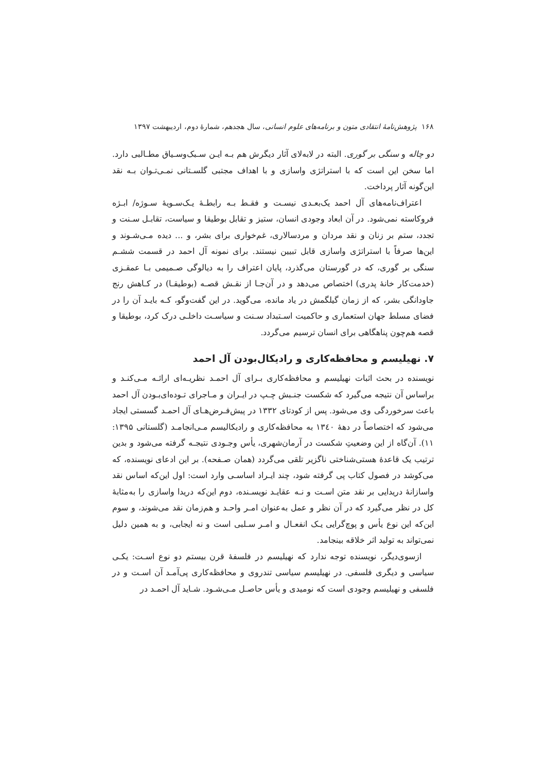۱۶۸ پژوهش‌نامهٔ انتقادی متون و برنامه‌های علوم انسانی، سال هجدهم، شمارهٔ دوم، اردیبهشت ۱۳۹۷
دو چاله و سنگی بر گوری. البته در لابه‌لای آثار دیگرش هم بـه ایـن سـبک‌وسـیاق مطـالبی دارد. اما سخن این است که با استراتژی واسازی و با اهداف مجتبی گلسـتانی نمـی‌تـوان بـه نقد این‌گونه آثار پرداخت.
اعتراف‌نامه‌های آل احمد یک‌بعـدی نیسـت و فقـط بـه رابطـهٔ یـک‌سـویهٔ سـوژه/ ابـژه فروکاسته نمی‌شود. در آن ابعاد وجودی انسان، ستیز و تقابل بوطیقا و سیاست، تقابـل سـنت و تجدد، ستم بر زنان و نقد مردان و مردسالاری، غم‌خواری برای بشر، و ... دیده مـی‌شـوند و این‌ها صرفاً با استراتژی واسازی قابل تبیین نیستند. برای نمونه آل احمد در قسمت ششـم سنگی بر گوری، که در گورستان می‌گذرد، پایان اعتراف را به دیالوگی صـمیمی بـا عمقـزی (خدمت‌کار خانهٔ پدری) اختصاص می‌دهد و در آن‌جـا از نقـش قصـه (بوطیقـا) در کـاهش رنج جاودانگی بشر، که از زمان گیلگمش در یاد مانده، می‌گوید. در این گفت‌وگو، کـه بایـد آن را در فضای مسلط جهان استعماری و حاکمیت اسـتبداد سـنت و سیاسـت داخلـی درک کرد، بوطیقا و قصه هم‌چون پناهگاهی برای انسان ترسیم می‌گردد.
۷. نهیلیسم و محافظه‌کاری و رادیکال‌بودن آل احمد
نویسنده در بحث اثبات نهیلیسم و محافظه‌کاری بـرای آل احمـد نظریـه‌ای ارائـه مـی‌کنـد و براساس آن نتیجه می‌گیرد که شکست جنـبش چـپ در ایـران و مـاجرای تـوده‌ای‌بـودن آل احمد باعث سرخوردگی وی می‌شود. پس از کودتای ۱۳۳۲ در پیش‌فـرض‌هـای آل احمـد گسستی ایجاد می‌شود که اختصاصاً در دههٔ ۱۳٤۰ به محافظه‌کاری و رادیکالیسم مـی‌انجامـد (گلستانی ۱۳۹۵: ۱۱). آن‌گاه از این وضعیتِ شکست در آرمان‌شهری، یأس وجـودی نتیجـه گرفته می‌شود و بدین ترتیب یک قاعدهٔ هستی‌شناختی ناگزیر تلقی می‌گردد (همان صـفحه). بر این ادعای نویسنده، که می‌کوشد در فصول کتاب پی گرفته شود، چند ایـراد اساسـی وارد است: اول این‌که اساس نقد واسازانهٔ دریدایی بر نقد متن اسـت و نـه عقایـد نویسـنده، دوم این‌که دریدا واسازی را به‌مثابهٔ کل در نظر می‌گیرد که در آن نظر و عمل به‌عنوان امـر واحـد و هم‌زمان نقد می‌شوند، و سوم این‌که این نوع یأس و پوچ‌گرایی یـک انفعـال و امـر سـلبی است و نه ایجابی، و به همین دلیل نمی‌تواند به تولید اثر خلاقه بینجامد.
ازسوی‌دیگر، نویسنده توجه ندارد که نهیلیسم در فلسفهٔ قرن بیستم دو نوع اسـت: یکـی سیاسی و دیگری فلسفی. در نهیلیسم سیاسی تندروی و محافظه‌کاری پی‌آمـد آن اسـت و در فلسفی و نهیلیسم وجودی است که نومیدی و یأس حاصـل مـی‌شـود. شـاید آل احمـد در